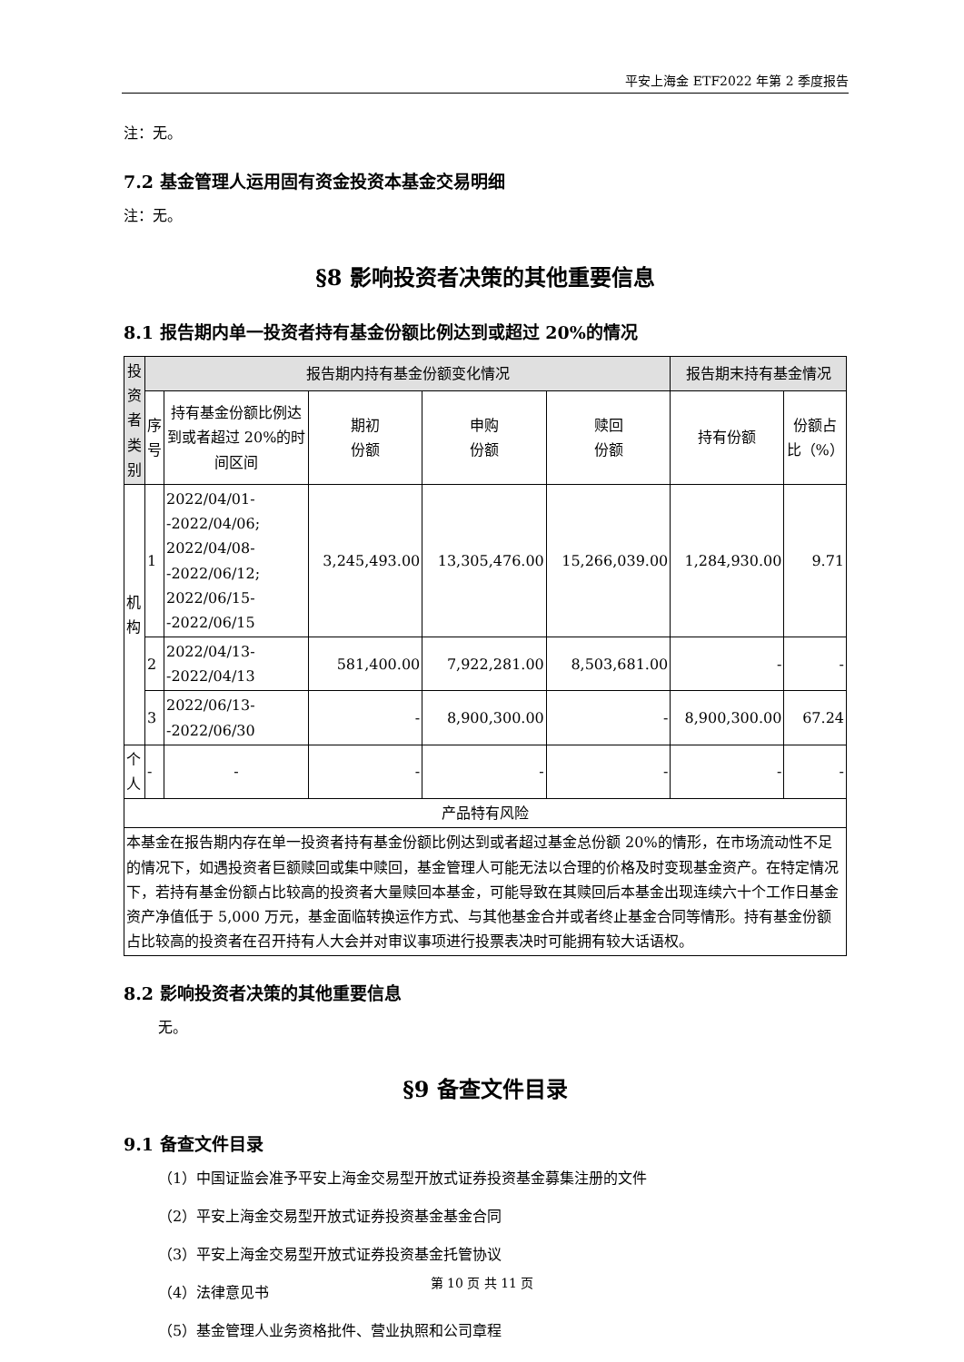平安上海金 ETF2022 年第 2 季度报告
注：无。
7.2 基金管理人运用固有资金投资本基金交易明细
注：无。
§8 影响投资者决策的其他重要信息
8.1 报告期内单一投资者持有基金份额比例达到或超过 20%的情况
| 投资者类别 | 报告期内持有基金份额变化情况 | | | | | 报告期末持有基金情况 | |
| --- | --- | --- | --- | --- | --- | --- | --- |
| | 序号 | 持有基金份额比例达到或者超过 20%的时间区间 | 期初 份额 | 申购 份额 | 赎回 份额 | 持有份额 | 份额占比（%） |
| 机构 | 1 | 2022/04/01--2022/04/06; 2022/04/08--2022/06/12; 2022/06/15--2022/06/15 | 3,245,493.00 | 13,305,476.00 | 15,266,039.00 | 1,284,930.00 | 9.71 |
| | 2 | 2022/04/13--2022/04/13 | 581,400.00 | 7,922,281.00 | 8,503,681.00 | - | - |
| | 3 | 2022/06/13--2022/06/30 | - | 8,900,300.00 | - | 8,900,300.00 | 67.24 |
| 个人 | - | - | - | - | - | - | - |
| 产品特有风险 | | | | | | | |
| 本基金在报告期内存在单一投资者持有基金份额比例达到或者超过基金总份额 20%的情形，在市场流动性不足的情况下，如遇投资者巨额赎回或集中赎回，基金管理人可能无法以合理的价格及时变现基金资产。在特定情况下，若持有基金份额占比较高的投资者大量赎回本基金，可能导致在其赎回后本基金出现连续六十个工作日基金资产净值低于 5,000 万元，基金面临转换运作方式、与其他基金合并或者终止基金合同等情形。持有基金份额占比较高的投资者在召开持有人大会并对审议事项进行投票表决时可能拥有较大话语权。 | | | | | | | |
8.2 影响投资者决策的其他重要信息
无。
§9 备查文件目录
9.1 备查文件目录
（1）中国证监会准予平安上海金交易型开放式证券投资基金募集注册的文件
（2）平安上海金交易型开放式证券投资基金基金合同
（3）平安上海金交易型开放式证券投资基金托管协议
（4）法律意见书
（5）基金管理人业务资格批件、营业执照和公司章程
第 10 页 共 11 页